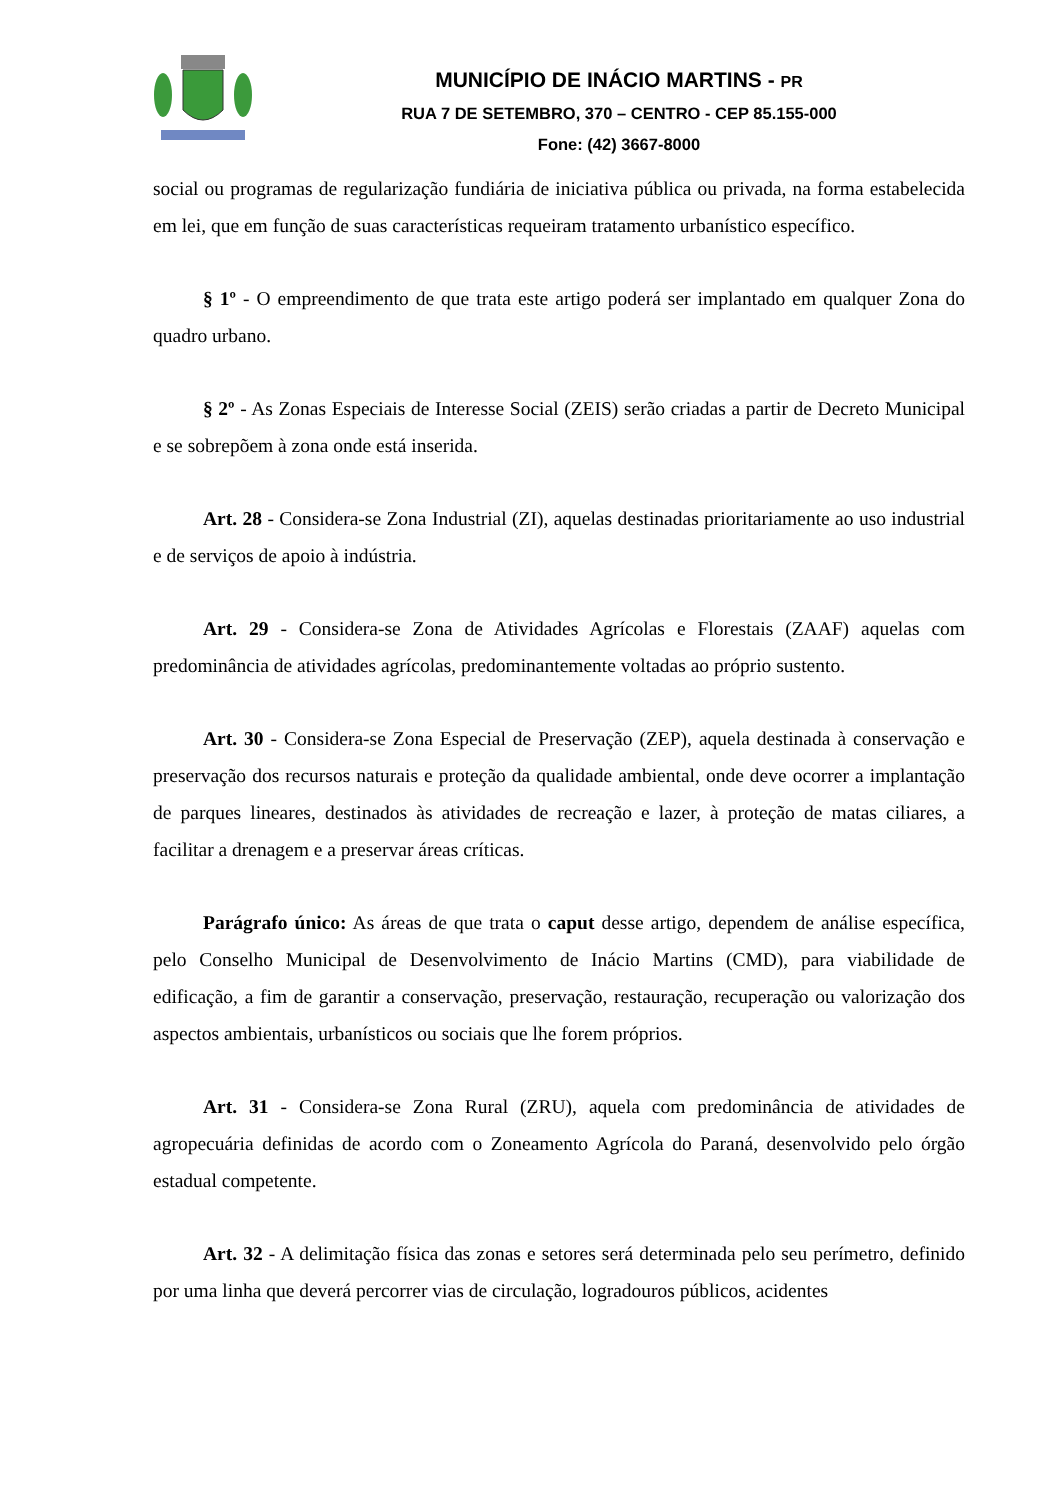MUNICÍPIO DE INÁCIO MARTINS - PR
RUA 7 DE SETEMBRO, 370 – CENTRO - CEP 85.155-000
Fone: (42) 3667-8000
social ou programas de regularização fundiária de iniciativa pública ou privada, na forma estabelecida em lei, que em função de suas características requeiram tratamento urbanístico específico.
§ 1º - O empreendimento de que trata este artigo poderá ser implantado em qualquer Zona do quadro urbano.
§ 2º - As Zonas Especiais de Interesse Social (ZEIS) serão criadas a partir de Decreto Municipal e se sobrepõem à zona onde está inserida.
Art. 28 - Considera-se Zona Industrial (ZI), aquelas destinadas prioritariamente ao uso industrial e de serviços de apoio à indústria.
Art. 29 - Considera-se Zona de Atividades Agrícolas e Florestais (ZAAF) aquelas com predominância de atividades agrícolas, predominantemente voltadas ao próprio sustento.
Art. 30 - Considera-se Zona Especial de Preservação (ZEP), aquela destinada à conservação e preservação dos recursos naturais e proteção da qualidade ambiental, onde deve ocorrer a implantação de parques lineares, destinados às atividades de recreação e lazer, à proteção de matas ciliares, a facilitar a drenagem e a preservar áreas críticas.
Parágrafo único: As áreas de que trata o caput desse artigo, dependem de análise específica, pelo Conselho Municipal de Desenvolvimento de Inácio Martins (CMD), para viabilidade de edificação, a fim de garantir a conservação, preservação, restauração, recuperação ou valorização dos aspectos ambientais, urbanísticos ou sociais que lhe forem próprios.
Art. 31 - Considera-se Zona Rural (ZRU), aquela com predominância de atividades de agropecuária definidas de acordo com o Zoneamento Agrícola do Paraná, desenvolvido pelo órgão estadual competente.
Art. 32 - A delimitação física das zonas e setores será determinada pelo seu perímetro, definido por uma linha que deverá percorrer vias de circulação, logradouros públicos, acidentes